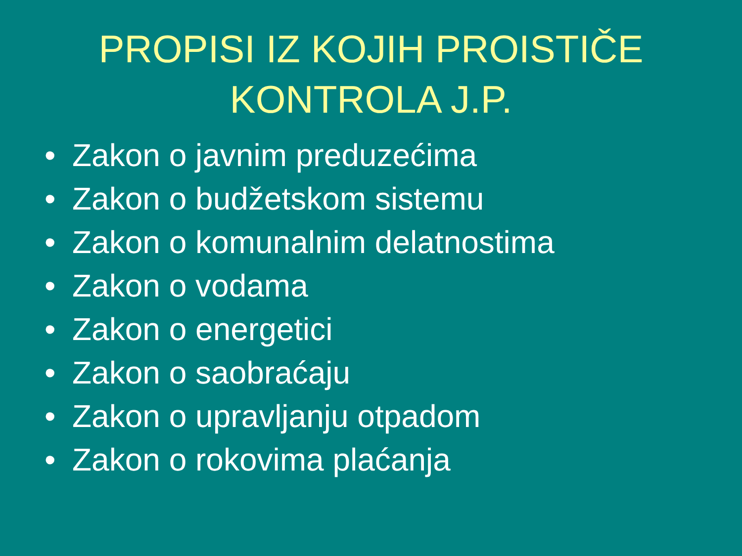PROPISI IZ KOJIH PROISTIČE
KONTROLA J.P.
• Zakon o javnim preduzećima
• Zakon o budžetskom sistemu
• Zakon o komunalnim delatnostima
• Zakon o vodama
• Zakon o energetici
• Zakon o saobraćaju
• Zakon o upravljanju otpadom
• Zakon o rokovima plaćanja